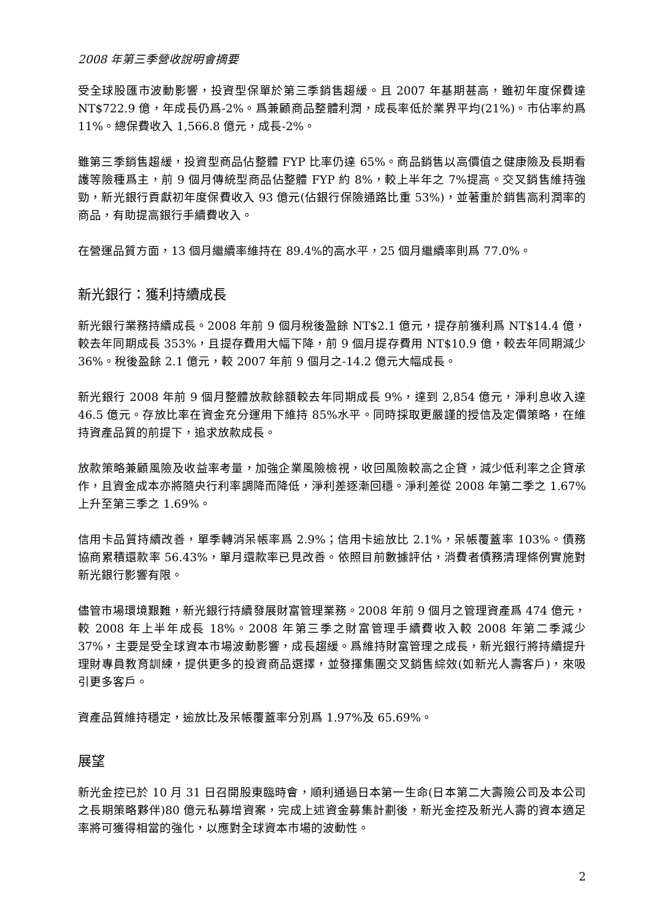2008 年第三季營收說明會摘要
受全球股匯市波動影響，投資型保單於第三季銷售趨緩。且 2007 年基期甚高，雖初年度保費達 NT$722.9 億，年成長仍爲-2%。爲兼顧商品整體利潤，成長率低於業界平均(21%)。市佔率約爲 11%。總保費收入 1,566.8 億元，成長-2%。
雖第三季銷售趨緩，投資型商品佔整體 FYP 比率仍達 65%。商品銷售以高價值之健康險及長期看護等險種爲主，前 9 個月傳統型商品佔整體 FYP 約 8%，較上半年之 7%提高。交叉銷售維持強勁，新光銀行貢獻初年度保費收入 93 億元(佔銀行保險通路比重 53%)，並著重於銷售高利潤率的商品，有助提高銀行手續費收入。
在營運品質方面，13 個月繼續率維持在 89.4%的高水平，25 個月繼續率則爲 77.0%。
新光銀行：獲利持續成長
新光銀行業務持續成長。2008 年前 9 個月稅後盈餘 NT$2.1 億元，提存前獲利爲 NT$14.4 億，較去年同期成長 353%，且提存費用大幅下降，前 9 個月提存費用 NT$10.9 億，較去年同期減少 36%。稅後盈餘 2.1 億元，較 2007 年前 9 個月之-14.2 億元大幅成長。
新光銀行 2008 年前 9 個月整體放款餘額較去年同期成長 9%，達到 2,854 億元，淨利息收入達 46.5 億元。存放比率在資金充分運用下維持 85%水平。同時採取更嚴謹的授信及定價策略，在維持資產品質的前提下，追求放款成長。
放款策略兼顧風險及收益率考量，加強企業風險檢視，收回風險較高之企貸，減少低利率之企貸承作，且資金成本亦將隨央行利率調降而降低，淨利差逐漸回穩。淨利差從 2008 年第二季之 1.67%上升至第三季之 1.69%。
信用卡品質持續改善，單季轉消呆帳率爲 2.9%；信用卡逾放比 2.1%，呆帳覆蓋率 103%。債務協商累積還款率 56.43%，單月還款率已見改善。依照目前數據評估，消費者債務清理條例實施對新光銀行影響有限。
儘管市場環境艱難，新光銀行持續發展財富管理業務。2008 年前 9 個月之管理資產爲 474 億元，較 2008 年上半年成長 18%。2008 年第三季之財富管理手續費收入較 2008 年第二季減少 37%，主要是受全球資本市場波動影響，成長趨緩。爲維持財富管理之成長，新光銀行將持續提升理財專員教育訓練，提供更多的投資商品選擇，並發揮集團交叉銷售綜效(如新光人壽客戶)，來吸引更多客戶。
資產品質維持穩定，逾放比及呆帳覆蓋率分別爲 1.97%及 65.69%。
展望
新光金控已於 10 月 31 日召開股東臨時會，順利通過日本第一生命(日本第二大壽險公司及本公司之長期策略夥伴)80 億元私募增資案，完成上述資金募集計劃後，新光金控及新光人壽的資本適足率將可獲得相當的強化，以應對全球資本市場的波動性。
2